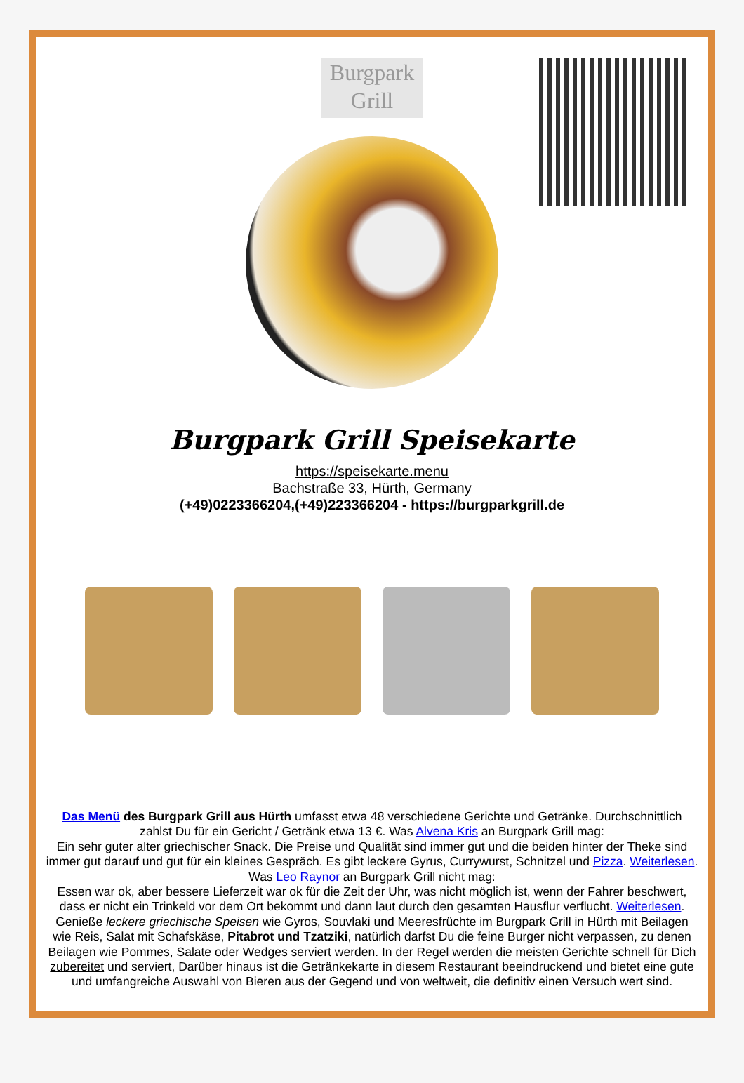Burgpark Grill
Burgpark Grill Speisekarte
https://speisekarte.menu
Bachstraße 33, Hürth, Germany
(+49)0223366204,(+49)223366204 - https://burgparkgrill.de
Das Menü des Burgpark Grill aus Hürth umfasst etwa 48 verschiedene Gerichte und Getränke. Durchschnittlich zahlst Du für ein Gericht / Getränk etwa 13 €. Was Alvena Kris an Burgpark Grill mag:
Ein sehr guter alter griechischer Snack. Die Preise und Qualität sind immer gut und die beiden hinter der Theke sind immer gut darauf und gut für ein kleines Gespräch. Es gibt leckere Gyrus, Currywurst, Schnitzel und Pizza. Weiterlesen. Was Leo Raynor an Burgpark Grill nicht mag:
Essen war ok, aber bessere Lieferzeit war ok für die Zeit der Uhr, was nicht möglich ist, wenn der Fahrer beschwert, dass er nicht ein Trinkeld vor dem Ort bekommt und dann laut durch den gesamten Hausflur verflucht. Weiterlesen. Genieße leckere griechische Speisen wie Gyros, Souvlaki und Meeresfrüchte im Burgpark Grill in Hürth mit Beilagen wie Reis, Salat mit Schafskäse, Pitabrot und Tzatziki, natürlich darfst Du die feine Burger nicht verpassen, zu denen Beilagen wie Pommes, Salate oder Wedges serviert werden. In der Regel werden die meisten Gerichte schnell für Dich zubereitet und serviert, Darüber hinaus ist die Getränkekarte in diesem Restaurant beeindruckend und bietet eine gute und umfangreiche Auswahl von Bieren aus der Gegend und von weltweit, die definitiv einen Versuch wert sind.